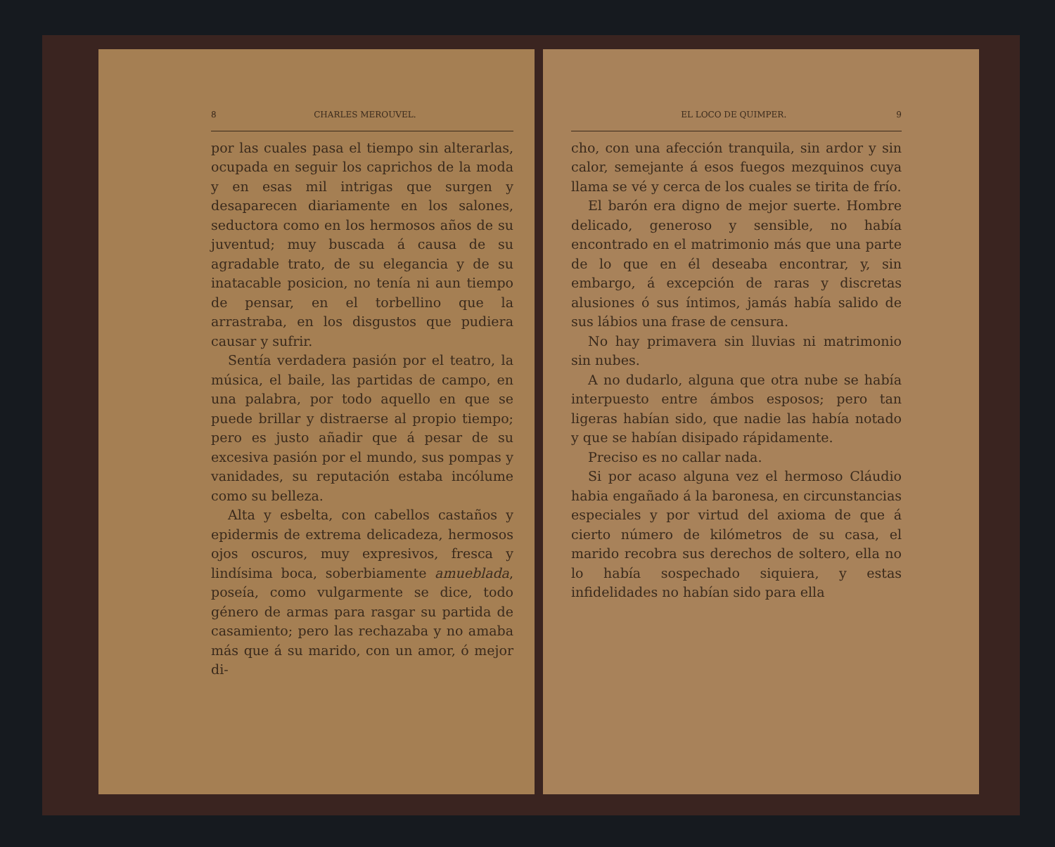8 CHARLES MEROUVEL.
por las cuales pasa el tiempo sin alterarlas, ocupada en seguir los caprichos de la moda y en esas mil intrigas que surgen y desaparecen diariamente en los salones, seductora como en los hermosos años de su juventud; muy buscada á causa de su agradable trato, de su elegancia y de su inatacable posicion, no tenía ni aun tiempo de pensar, en el torbellino que la arrastraba, en los disgustos que pudiera causar y sufrir.
Sentía verdadera pasión por el teatro, la música, el baile, las partidas de campo, en una palabra, por todo aquello en que se puede brillar y distraerse al propio tiempo; pero es justo añadir que á pesar de su excesiva pasión por el mundo, sus pompas y vanidades, su reputación estaba incólume como su belleza.
Alta y esbelta, con cabellos castaños y epidermis de extrema delicadeza, hermosos ojos oscuros, muy expresivos, fresca y lindísima boca, soberbiamente amueblada, poseía, como vulgarmente se dice, todo género de armas para rasgar su partida de casamiento; pero las rechazaba y no amaba más que á su marido, con un amor, ó mejor di-
EL LOCO DE QUIMPER. 9
cho, con una afección tranquila, sin ardor y sin calor, semejante á esos fuegos mezquinos cuya llama se vé y cerca de los cuales se tirita de frío.
El barón era digno de mejor suerte. Hombre delicado, generoso y sensible, no había encontrado en el matrimonio más que una parte de lo que en él deseaba encontrar, y, sin embargo, á excepción de raras y discretas alusiones ó sus íntimos, jamás había salido de sus lábios una frase de censura.
No hay primavera sin lluvias ni matrimonio sin nubes.
A no dudarlo, alguna que otra nube se había interpuesto entre ámbos esposos; pero tan ligeras habían sido, que nadie las había notado y que se habían disipado rápidamente.
Preciso es no callar nada.
Si por acaso alguna vez el hermoso Cláudio habia engañado á la baronesa, en circunstancias especiales y por virtud del axioma de que á cierto número de kilómetros de su casa, el marido recobra sus derechos de soltero, ella no lo había sospechado siquiera, y estas infidelidades no habían sido para ella